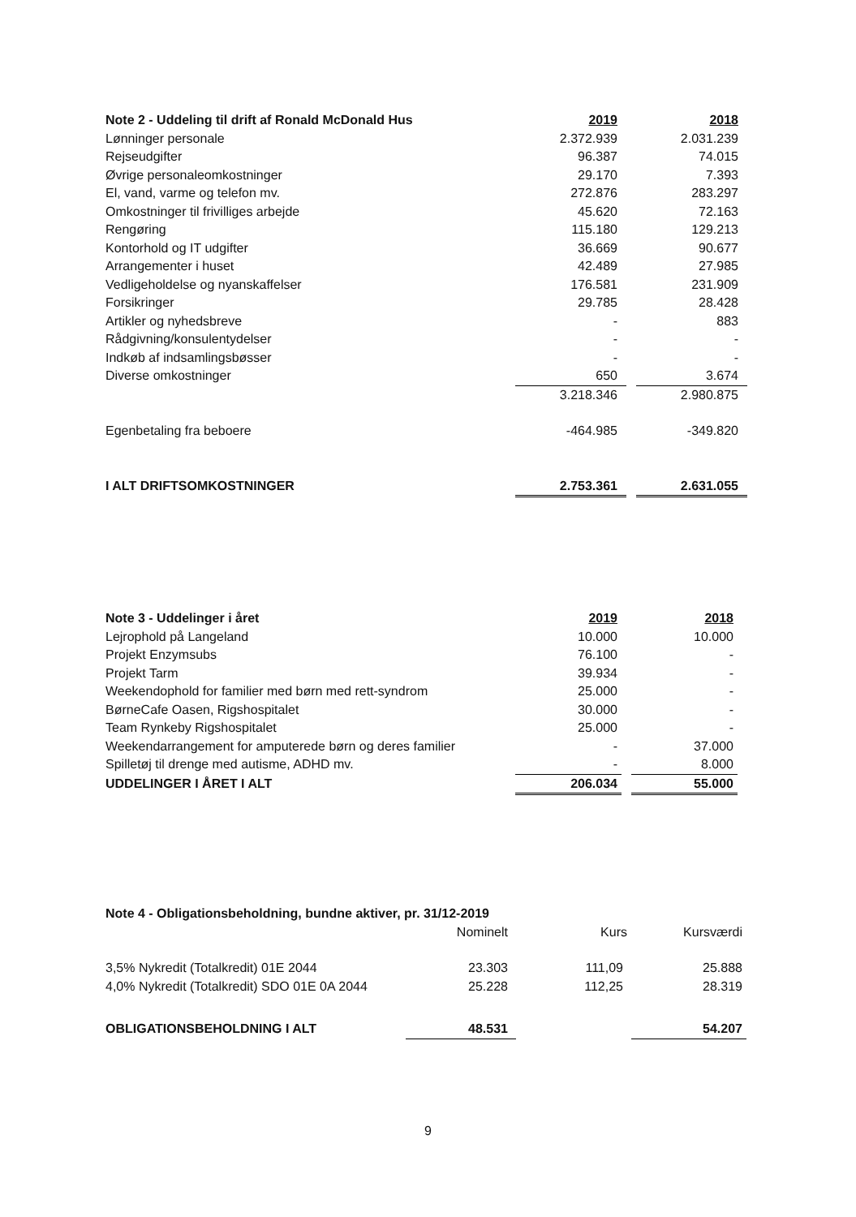| Note 2 - Uddeling til drift af Ronald McDonald Hus | 2019 | | 2018 |
| Lønninger personale | 2.372.939 | | 2.031.239 |
| Rejseudgifter | 96.387 | | 74.015 |
| Øvrige personaleomkostninger | 29.170 | | 7.393 |
| El, vand, varme og telefon mv. | 272.876 | | 283.297 |
| Omkostninger til frivilliges arbejde | 45.620 | | 72.163 |
| Rengøring | 115.180 | | 129.213 |
| Kontorhold og IT udgifter | 36.669 | | 90.677 |
| Arrangementer i huset | 42.489 | | 27.985 |
| Vedligeholdelse og nyanskaffelser | 176.581 | | 231.909 |
| Forsikringer | 29.785 | | 28.428 |
| Artikler og nyhedsbreve | - | | 883 |
| Rådgivning/konsulentydelser | - | | - |
| Indkøb af indsamlingsbøsser | - | | - |
| Diverse omkostninger | 650 | | 3.674 |
| | 3.218.346 | | 2.980.875 |
| Egenbetaling fra beboere | -464.985 | | -349.820 |
| I ALT DRIFTSOMKOSTNINGER | 2.753.361 | | 2.631.055 |
| Note 3 - Uddelinger i året | 2019 | | 2018 |
| Lejrophold på Langeland | 10.000 | | 10.000 |
| Projekt Enzymsubs | 76.100 | | - |
| Projekt Tarm | 39.934 | | - |
| Weekendophold for familier med børn med rett-syndrom | 25.000 | | - |
| BørneCafe Oasen, Rigshospitalet | 30.000 | | - |
| Team Rynkeby Rigshospitalet | 25.000 | | - |
| Weekendarrangement for amputerede børn og deres familier | - | | 37.000 |
| Spilletøj til drenge med autisme, ADHD mv. | - | | 8.000 |
| UDDELINGER I ÅRET I ALT | 206.034 | | 55.000 |
| Note 4 - Obligationsbeholdning, bundne aktiver, pr. 31/12-2019 | | | |
| --- | --- | --- | --- |
| | Nominelt | Kurs | Kursværdi |
| 3,5% Nykredit (Totalkredit) 01E 2044 | 23.303 | 111,09 | 25.888 |
| 4,0% Nykredit (Totalkredit) SDO 01E 0A 2044 | 25.228 | 112,25 | 28.319 |
| OBLIGATIONSBEHOLDNING I ALT | 48.531 | | 54.207 |
9